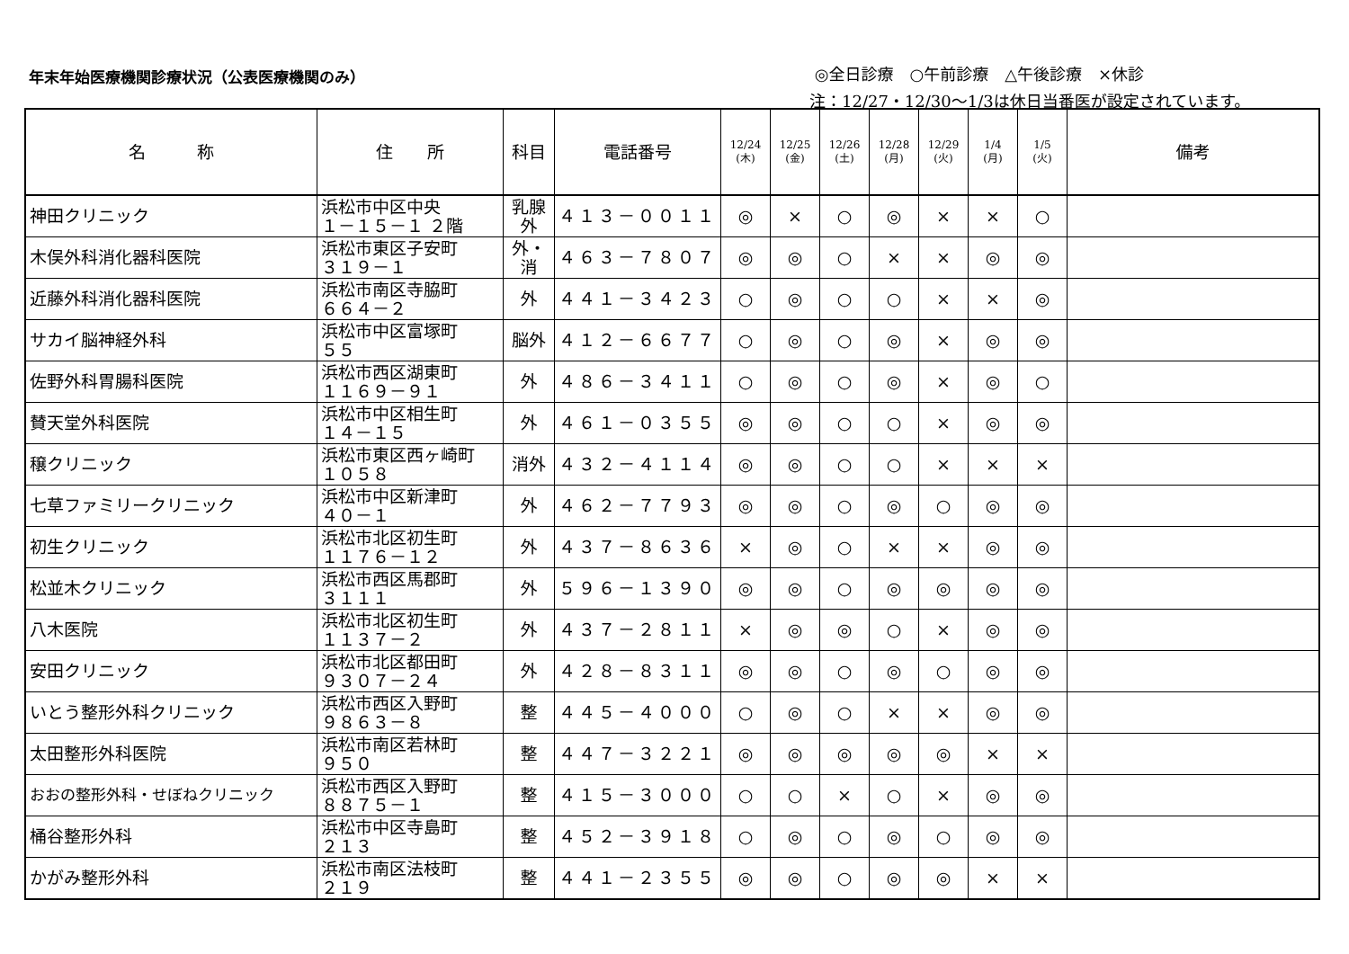年末年始医療機関診療状況（公表医療機関のみ）
◎全日診療　○午前診療　△午後診療　×休診
注：12/27・12/30〜1/3は休日当番医が設定されています。
| 名 称 | 住 所 | 科目 | 電話番号 | 12/24 (木) | 12/25 (金) | 12/26 (土) | 12/28 (月) | 12/29 (火) | 1/4 (月) | 1/5 (火) | 備考 |
| --- | --- | --- | --- | --- | --- | --- | --- | --- | --- | --- | --- |
| 神田クリニック | 浜松市中区中央 １－１５－１ ２階 | 乳腺 外 | ４１３－００１１ | ◎ | × | ○ | ◎ | × | × | ○ | |
| 木俣外科消化器科医院 | 浜松市東区子安町 ３１９－１ | 外・ 消 | ４６３－７８０７ | ◎ | ◎ | ○ | × | × | ◎ | ◎ | |
| 近藤外科消化器科医院 | 浜松市南区寺脇町 ６６４－２ | 外 | ４４１－３４２３ | ○ | ◎ | ○ | ○ | × | × | ◎ | |
| サカイ脳神経外科 | 浜松市中区富塚町 ５５ | 脳外 | ４１２－６６７７ | ○ | ◎ | ○ | ◎ | × | ◎ | ◎ | |
| 佐野外科胃腸科医院 | 浜松市西区湖東町 １１６９－９１ | 外 | ４８６－３４１１ | ○ | ◎ | ○ | ◎ | × | ◎ | ○ | |
| 賛天堂外科医院 | 浜松市中区相生町 １４－１５ | 外 | ４６１－０３５５ | ◎ | ◎ | ○ | ○ | × | ◎ | ◎ | |
| 穣クリニック | 浜松市東区西ヶ崎町 １０５８ | 消外 | ４３２－４１１４ | ◎ | ◎ | ○ | ○ | × | × | × | |
| 七草ファミリークリニック | 浜松市中区新津町 ４０－１ | 外 | ４６２－７７９３ | ◎ | ◎ | ○ | ◎ | ○ | ◎ | ◎ | |
| 初生クリニック | 浜松市北区初生町 １１７６－１２ | 外 | ４３７－８６３６ | × | ◎ | ○ | × | × | ◎ | ◎ | |
| 松並木クリニック | 浜松市西区馬郡町 ３１１１ | 外 | ５９６－１３９０ | ◎ | ◎ | ○ | ◎ | ◎ | ◎ | ◎ | |
| 八木医院 | 浜松市北区初生町 １１３７－２ | 外 | ４３７－２８１１ | × | ◎ | ◎ | ○ | × | ◎ | ◎ | |
| 安田クリニック | 浜松市北区都田町 ９３０７－２４ | 外 | ４２８－８３１１ | ◎ | ◎ | ○ | ◎ | ○ | ◎ | ◎ | |
| いとう整形外科クリニック | 浜松市西区入野町 ９８６３－８ | 整 | ４４５－４０００ | ○ | ◎ | ○ | × | × | ◎ | ◎ | |
| 太田整形外科医院 | 浜松市南区若林町 ９５０ | 整 | ４４７－３２２１ | ◎ | ◎ | ◎ | ◎ | ◎ | × | × | |
| おおの整形外科・せぼねクリニック | 浜松市西区入野町 ８８７５－１ | 整 | ４１５－３０００ | ○ | ○ | × | ○ | × | ◎ | ◎ | |
| 桶谷整形外科 | 浜松市中区寺島町 ２１３ | 整 | ４５２－３９１８ | ○ | ◎ | ○ | ◎ | ○ | ◎ | ◎ | |
| かがみ整形外科 | 浜松市南区法枝町 ２１９ | 整 | ４４１－２３５５ | ◎ | ◎ | ○ | ◎ | ◎ | × | × | |